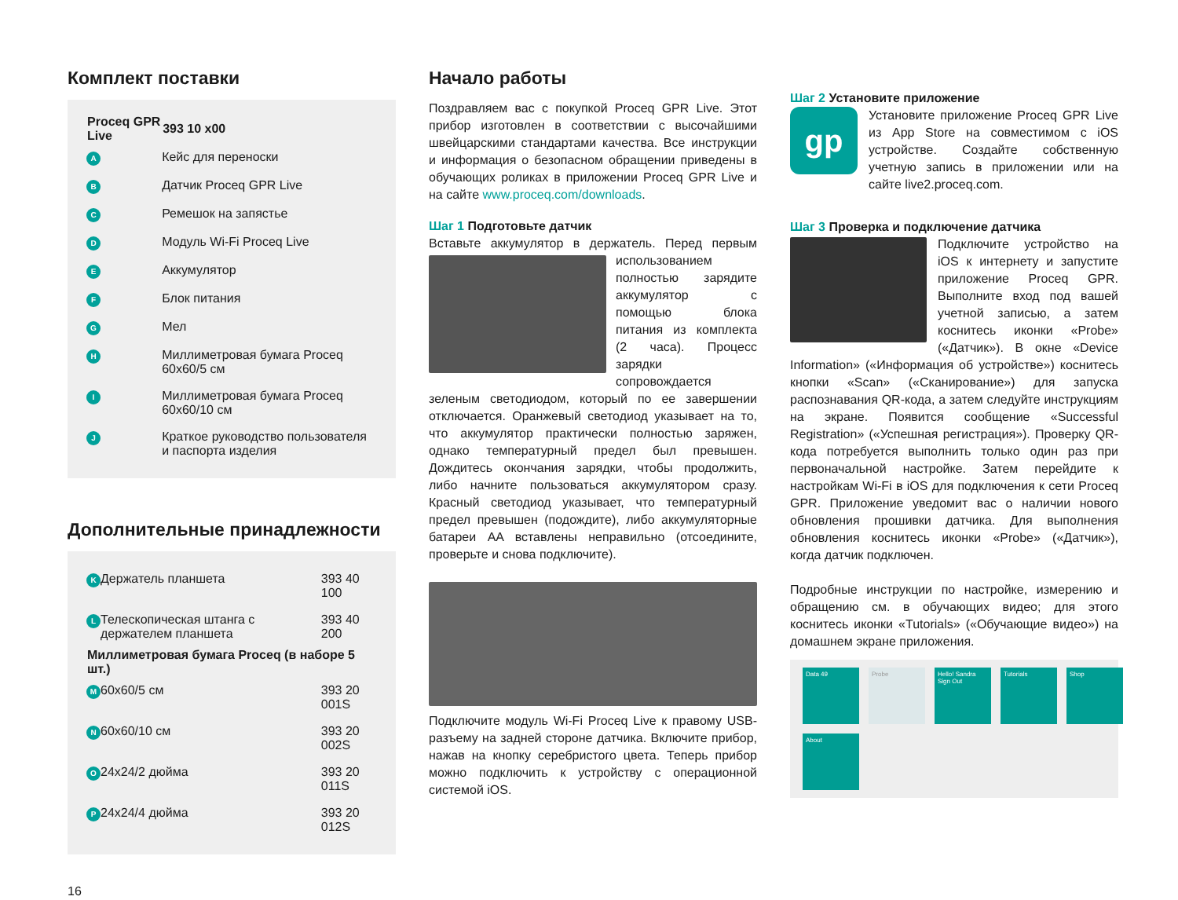Комплект поставки
| Proceq GPR Live | | 393 10 x00 |
| --- | --- | --- |
| A | Кейс для переноски | |
| B | Датчик Proceq GPR Live | |
| C | Ремешок на запястье | |
| D | Модуль Wi-Fi Proceq Live | |
| E | Аккумулятор | |
| F | Блок питания | |
| G | Мел | |
| H | Миллиметровая бумага Proceq 60x60/5 см | |
| I | Миллиметровая бумага Proceq 60x60/10 см | |
| J | Краткое руководство пользователя и паспорта изделия | |
Дополнительные принадлежности
| K | Держатель планшета | 393 40 100 |
| L | Телескопическая штанга с держателем планшета | 393 40 200 |
| Миллиметровая бумага Proceq (в наборе 5 шт.) | | |
| M | 60x60/5 см | 393 20 001S |
| N | 60x60/10 см | 393 20 002S |
| O | 24x24/2 дюйма | 393 20 011S |
| P | 24x24/4 дюйма | 393 20 012S |
16
Начало работы
Поздравляем вас с покупкой Proceq GPR Live. Этот прибор изготовлен в соответствии с высочайшими швейцарскими стандартами качества. Все инструкции и информация о безопасном обращении приведены в обучающих роликах в приложении Proceq GPR Live и на сайте www.proceq.com/downloads.
Шаг 1 Подготовьте датчик
Вставьте аккумулятор в держатель. Перед первым использованием полностью зарядите аккумулятор с помощью блока питания из комплекта (2 часа). Процесс зарядки сопровождается зеленым светодиодом, который по ее завершении отключается. Оранжевый светодиод указывает на то, что аккумулятор практически полностью заряжен, однако температурный предел был превышен. Дождитесь окончания зарядки, чтобы продолжить, либо начните пользоваться аккумулятором сразу. Красный светодиод указывает, что температурный предел превышен (подождите), либо аккумуляторные батареи AA вставлены неправильно (отсоедините, проверьте и снова подключите).
Подключите модуль Wi-Fi Proceq Live к правому USB-разъему на задней стороне датчика. Включите прибор, нажав на кнопку серебристого цвета. Теперь прибор можно подключить к устройству с операционной системой iOS.
Шаг 2 Установите приложение
gp Установите приложение Proceq GPR Live из App Store на совместимом с iOS устройстве. Создайте собственную учетную запись в приложении или на сайте live2.proceq.com.
Шаг 3 Проверка и подключение датчика
Подключите устройство на iOS к интернету и запустите приложение Proceq GPR. Выполните вход под вашей учетной записью, а затем коснитесь иконки «Probe» («Датчик»). В окне «Device Information» («Информация об устройстве») коснитесь кнопки «Scan» («Сканирование») для запуска распознавания QR-кода, а затем следуйте инструкциям на экране. Появится сообщение «Successful Registration» («Успешная регистрация»). Проверку QR-кода потребуется выполнить только один раз при первоначальной настройке. Затем перейдите к настройкам Wi-Fi в iOS для подключения к сети Proceq GPR. Приложение уведомит вас о наличии нового обновления прошивки датчика. Для выполнения обновления коснитесь иконки «Probe» («Датчик»), когда датчик подключен.
Подробные инструкции по настройке, измерению и обращению см. в обучающих видео; для этого коснитесь иконки «Tutorials» («Обучающие видео») на домашнем экране приложения.
Data 49
Probe
Hello! Sandra
Sign Out
Tutorials
Shop
About